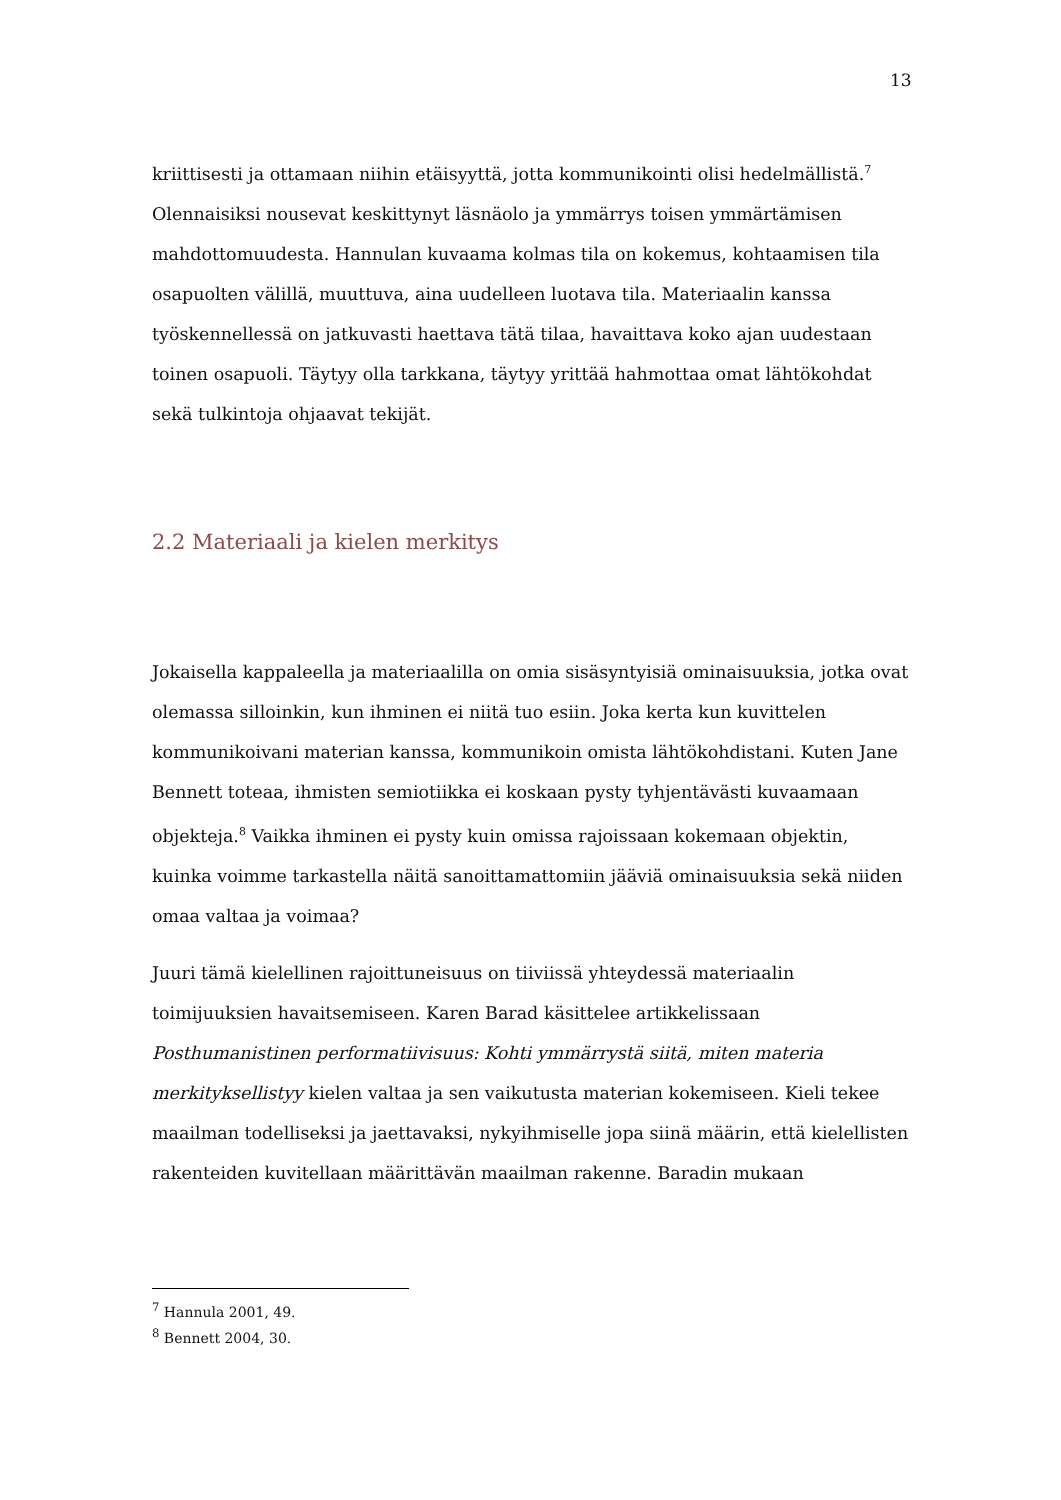13
kriittisesti ja ottamaan niihin etäisyyttä, jotta kommunikointi olisi hedelmällistä.<sup>7</sup> Olennaisiksi nousevat keskittynyt läsnäolo ja ymmärrys toisen ymmärtämisen mahdottomuudesta. Hannulan kuvaama kolmas tila on kokemus, kohtaamisen tila osapuolten välillä, muuttuva, aina uudelleen luotava tila. Materiaalin kanssa työskennellessä on jatkuvasti haettava tätä tilaa, havaittava koko ajan uudestaan toinen osapuoli. Täytyy olla tarkkana, täytyy yrittää hahmottaa omat lähtökohdat sekä tulkintoja ohjaavat tekijät.
2.2 Materiaali ja kielen merkitys
Jokaisella kappaleella ja materiaalilla on omia sisäsyntyisiä ominaisuuksia, jotka ovat olemassa silloinkin, kun ihminen ei niitä tuo esiin. Joka kerta kun kuvittelen kommunikoivani materian kanssa, kommunikoin omista lähtökohdistani. Kuten Jane Bennett toteaa, ihmisten semiotiikka ei koskaan pysty tyhjentävästi kuvaamaan objekteja.<sup>8</sup> Vaikka ihminen ei pysty kuin omissa rajoissaan kokemaan objektin, kuinka voimme tarkastella näitä sanoittamattomiin jääviä ominaisuuksia sekä niiden omaa valtaa ja voimaa?
Juuri tämä kielellinen rajoittuneisuus on tiiviissä yhteydessä materiaalin toimijuuksien havaitsemiseen. Karen Barad käsittelee artikkelissaan Posthumanistinen performatiivisuus: Kohti ymmärrystä siitä, miten materia merkityksellistyy kielen valtaa ja sen vaikutusta materian kokemiseen. Kieli tekee maailman todelliseksi ja jaettavaksi, nykyihmiselle jopa siinä määrin, että kielellisten rakenteiden kuvitellaan määrittävän maailman rakenne. Baradin mukaan
<sup>7</sup> Hannula 2001, 49.
<sup>8</sup> Bennett 2004, 30.